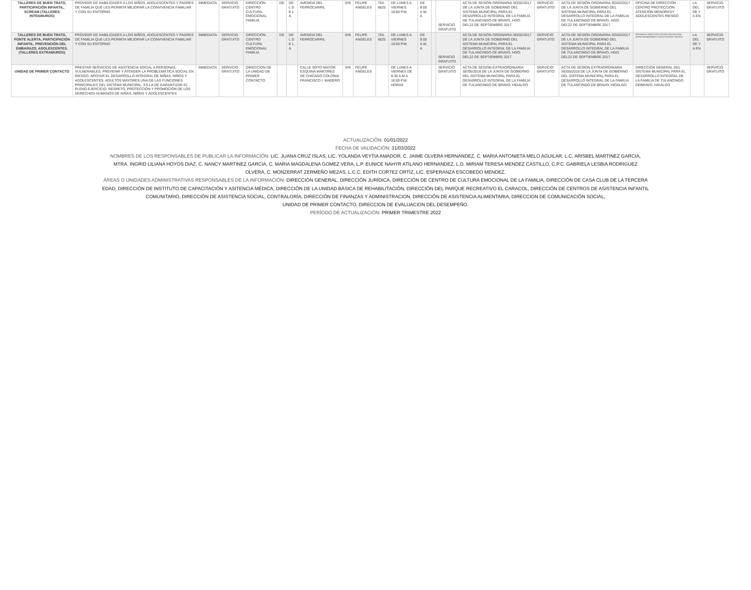| TALLERES DE BUEN TRATO, PARTICIPACIÓN INFANTIL, SCREAM (TALLERES INTRAMUROS) | PROVEER DE HABILIDADES A LOS NIÑOS, ADOLESCENTES Y PADRES DE FAMILIA QUE LES PERMITA MEJORAR LA CONVIVENCIA FAMILIAR Y CON SU ENTORNO | INMEDIATA | SERVICIO GRATUITO | DIRECCIÓN CENTRO CULTURA EMOCIONAL FAMILIA | DE | DE L D E L A | AVENIDA DEL FERROCARRIL | S/N | FELIPE ANGELES | 753-6625 | DE LUNES A VIERNES 19:00 P.M. | DE 9:00 A.M. A | | SERVICIO GRATUITO | ACTA DE SESIÓN ORDINARIA SO/02/2017 DE LA JUNTA DE GOBIERNO DEL SISTEMA MUNICIPAL PARA EL DESARROLLO INTEGRAL DE LA FAMILIA DE TULANCINGO DE BRAVO, HGO. DEL22 DE SEPTIEMBRE 2017 | SERVICIO GRATUITO | ACTA DE SESIÓN ORDINARIA SO/02/2017 DE LA JUNTA DE GOBIERNO DEL SISTEMA MUNICIPAL PARA EL DESARROLLO INTEGRAL DE LA FAMILIA DE TULANCINGO DE BRAVO, HGO. DEL22 DE SEPTIEMBRE 2017 | OFICINA DE DIRECCIÓN CENTRO PROTECCIÓN ATENCIÓN MENORESY ADOLESCENTES RIESGO | LA DEL DE Y A EN | SERVICIO GRATUITO |
| TALLERES DE BUEN TRATO, PONTE ALERTA, PARTICIPACIÓN INFANTIL, PREVENCIÓN DEL EMBARAZO, ADOLESCENTES. (TALLERES EXTRAMUROS) | PROVEER DE HABILIDADES A LOS NIÑOS, ADOLESCENTES Y PADRES DE FAMILIA QUE LES PERMITA MEJORAR LA CONVIVENCIA FAMILIAR Y CON SU ENTORNO | INMEDIATA | SERVICIO GRATUITO | DIRECCIÓN CENTRO CULTURA EMOCIONAL FAMILIA | DE | DE L D E L A | AVENIDA DEL FERROCARRIL | S/N | FELIPE ANGELES | 753-6625 | DE LUNES A VIERNES 19:00 P.M. | DE 9:00 A.M. A | | SERVICIO GRATUITO | ACTA DE SESIÓN ORDINARIA SO/02/2017 DE LA JUNTA DE GOBIERNO DEL SISTEMA MUNICIPAL PARA EL DESARROLLO INTEGRAL DE LA FAMILIA DE TULANCINGO DE BRAVO, HGO. DEL22 DE SEPTIEMBRE 2017 | SERVICIO GRATUITO | ACTA DE SESIÓN ORDINARIA SO/02/2017 DE LA JUNTA DE GOBIERNO DEL SISTEMA MUNICIPAL PARA EL DESARROLLO INTEGRAL DE LA FAMILIA DE TULANCINGO DE BRAVO, HGO. DEL22 DE SEPTIEMBRE 2017 | OFICINA DE DIRECCIÓN CENTRO PROTECCIÓN ATENCIÓN MENORESY ADOLESCENTES RIESGO | LA DEL DE Y A EN | SERVICIO GRATUITO |
| UNIDAD DE PRIMER CONTACTO | PRESTAR SERVICIOS DE ASISTENCIA SOCIAL A PERSONAS VULNERABLES, PREVENIR Y ATENDER LA PROBLEMÁTICA SOCIAL EN RIESGO, APOYAR EL DESARROLLO INTEGRAL DE NIÑAS, NIÑOS Y ADOLESCENTES, ADULTOS MAYORES UNA DE LAS FUNCIONES PRINCIPALES DEL SISTEMA MUNICIPAL, ES LA DE GARANTIZAR EL PLENO EJERCICIO, RESPETO, PROTECCIÓN Y PROMOCIÓN DE LOS DERECHOS HUMANOS DE NIÑAS, NIÑOS Y ADOLESCENTES | INMEDIATA | SERIVCIO GRATUITO | DIRECCION DE LA UNIDAD DE PRIMER CONTACTO | | | CALLE SOTO MAYOR ESQUINA MARTIRES DE CHICAGO COLONIA FRANCISCO I. MADERO | S/N | FELIPE ANGELES | | DE LUNES A VIERNES DE 8:30 A.M A 16:00 P.M. HORAS | | | SERVICIO GRATUITO | ACTA DE SESION EXTRAORDINARIA SE/05/2018 DE LA JUNTA DE GOBIERNO DEL SISTEMA MUNICIPAL PARA EL DESARROLLO INTEGRAL DE LA FAMILIA DE TULANCINGO DE BRAVO, HIDALGO | SERVICIO GRATUITO | ACTA DE SESION EXTRAORDINARIA SE/05/2018 DE LA JUNTA DE GOBIERNO DEL SISTEMA MUNICIPAL PARA EL DESARROLLO INTEGRAL DE LA FAMILIA DE TULANCINGO DE BRAVO, HIDALGO | DIRECCION GENERAL DEL SISTEMA MUNICIPAL PARA EL DESARROLLO INTEGRAL DE LA FAMILIA DE TULANCINGO DEBRAVO, HIDALGO | | SERVICIO GRATUITO |
ACTUALIZACIÓN: 01/01/2022
FECHA DE VALIDACIÓN: 31/03/2022
NOMBRES DE LOS RESPONSABLES DE PUBLICAR LA INFORMACIÓN: LIC. JUANA CRUZ ISLAS, LIC. YOLANDA VEYTIA AMADOR, C. JAIME OLVERA HERNANDEZ, C. MARIA ANTONIETA MELO AGUILAR, L.C. ARISBEL MARTINEZ GARCIA,
MTRA. INGRID LILIANA HOYOS DIAZ, C. NANCY MARTINEZ GARCIA, C. MARIA MAGDALENA GOMEZ VERA, L.P. EUNICE NAHYR ATILANO HERNANDEZ, L.D. MIRIAM TERESA MENDEZ CASTILLO, C.P.C. GABRIELA LESBIA RODRIGUEZ
OLVERA, C. MONZERRAT ZERMEÑO MEZAS, L.C.C. EDITH CORTEZ ORTIZ, LIC. ESPERANZA ESCOBEDO MENDEZ.
ÁREAS O UNIDADES ADMINISTRATIVAS RESPONSABLES DE LA INFORMACIÓN: DIRECCIÓN GENERAL, DIRECCIÓN JURÍDICA, DIRECCIÓN DE CENTRO DE CULTURA EMOCIONAL DE LA FAMILIA, DIRECCIÓN DE CASA CLUB DE LA TERCERA
EDAD, DIRECCIÓN DE INSTITUTO DE CAPACITACIÓN Y ASITENCIA MÉDICA, DIRECCIÓN DE LA UNIDAD BÁSICA DE REHABILITACIÓN, DIRECCIÓN DEL PARQUE RECREATIVO EL CARACOL, DIRECCIÓN DE CENTROS DE ASISTENCIA INFANTIL
COMUNITARIO, DIRECCIÓN DE ASISTENCIA SOCIAL, CONTRALORÍA, DIRECCIÓN DE FINANZAS Y ADMINISTRACION, DIRECCIÓN DE ASISTENCIA ALIMENTARIA, DIRECCION DE COMUNICACIÓN SOCIAL,
UNIDAD DE PRIMER CONTACTO, DIRECCION DE EVALUACION DEL DESEMPEÑO.
PERÍODO DE ACTUALIZACIÓN: PRIMER TRIMESTRE 2022